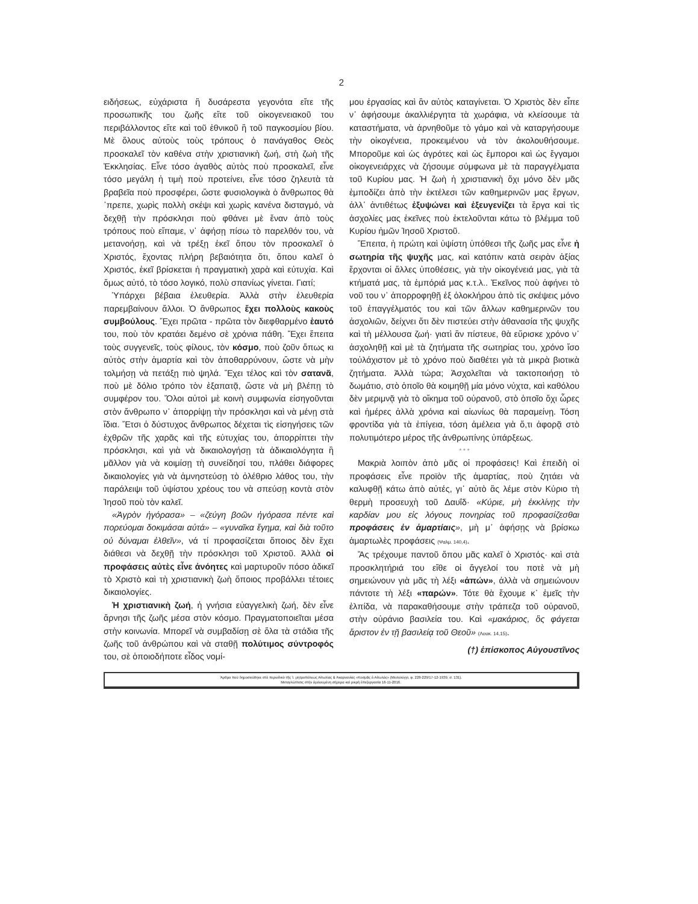2
ειδήσεως, εὐχάριστα ἢ δυσάρεστα γεγονότα εἴτε τῆς προσωπικῆς του ζωῆς εἴτε τοῦ οἰκογενειακοῦ του περιβάλλοντος εἴτε καὶ τοῦ ἐθνικοῦ ἢ τοῦ παγκοσμίου βίου. Μὲ ὅλους αὐτοὺς τοὺς τρόπους ὁ πανάγαθος Θεὸς προσκαλεῖ τὸν καθένα στὴν χριστιανικὴ ζωή, στὴ ζωὴ τῆς Ἐκκλησίας. Εἶνε τόσο ἀγαθὸς αὐτὸς ποὺ προσκαλεῖ, εἶνε τόσο μεγάλη ἡ τιμὴ ποὺ προτείνει, εἶνε τόσο ζηλευτὰ τὰ βραβεῖα ποὺ προσφέρει, ὥστε φυσιολογικὰ ὁ ἄνθρωπος θὰ ᾽πρεπε, χωρὶς πολλὴ σκέψι καὶ χωρὶς κανένα δισταγμό, νὰ δεχθῇ τὴν πρόσκλησι ποὺ φθάνει μὲ ἕναν ἀπὸ τοὺς τρόπους ποὺ εἴπαμε, ν᾽ ἀφήσῃ πίσω τὸ παρελθόν του, νὰ μετανοήσῃ, καὶ νὰ τρέξῃ ἐκεῖ ὅπου τὸν προσκαλεῖ ὁ Χριστός, ἔχοντας πλήρη βεβαιότητα ὅτι, ὅπου καλεῖ ὁ Χριστός, ἐκεῖ βρίσκεται ἡ πραγματικὴ χαρὰ καὶ εὐτυχία. Καὶ ὅμως αὐτό, τὸ τόσο λογικό, πολὺ σπανίως γίνεται. Γιατί;
Ὑπάρχει βέβαια ἐλευθερία. Ἀλλὰ στὴν ἐλευθερία παρεμβαίνουν ἄλλοι. Ὁ ἄνθρωπος ἔχει πολλοὺς κακοὺς συμβούλους. Ἔχει πρῶτα - πρῶτα τὸν διεφθαρμένο ἑαυτό του, ποὺ τὸν κρατάει δεμένο σὲ χρόνια πάθη. Ἔχει ἔπειτα τοὺς συγγενεῖς, τοὺς φίλους, τὸν κόσμο, ποὺ ζοῦν ὅπως κι αὐτὸς στὴν ἁμαρτία καὶ τὸν ἀποθαρρύνουν, ὥστε νὰ μὴν τολμήσῃ νὰ πετάξῃ πιὸ ψηλά. Ἔχει τέλος καὶ τὸν σατανᾶ, ποὺ μὲ δόλιο τρόπο τὸν ἐξαπατᾷ, ὥστε νὰ μὴ βλέπῃ τὸ συμφέρον του. Ὅλοι αὐτοὶ μὲ κοινὴ συμφωνία εἰσηγοῦνται στὸν ἄνθρωπο ν᾽ ἀπορρίψῃ τὴν πρόσκλησι καὶ νὰ μένῃ στὰ ἴδια. Ἔτσι ὁ δύστυχος ἄνθρωπος δέχεται τὶς εἰσηγήσεις τῶν ἐχθρῶν τῆς χαρᾶς καὶ τῆς εὐτυχίας του, ἀπορρίπτει τὴν πρόσκλησι, καὶ γιὰ νὰ δικαιολογήσῃ τὰ ἀδικαιολόγητα ἢ μᾶλλον γιὰ νὰ κοιμίσῃ τὴ συνείδησί του, πλάθει διάφορες δικαιολογίες γιὰ νὰ ἀμνηστεύσῃ τὸ ὀλέθριο λάθος του, τὴν παράλειψι τοῦ ὑψίστου χρέους του νὰ σπεύσῃ κοντὰ στὸν Ἰησοῦ ποὺ τὸν καλεῖ.
«Ἀγρὸν ἠγόρασα» – «ζεύγη βοῶν ἠγόρασα πέντε καὶ πορεύομαι δοκιμάσαι αὐτά» – «γυναῖκα ἔγημα, καὶ διὰ τοῦτο οὐ δύναμαι ἐλθεῖν», νά τί προφασίζεται ὅποιος δὲν ἔχει διάθεσι νὰ δεχθῇ τὴν πρόσκλησι τοῦ Χριστοῦ. Ἀλλὰ οἱ προφάσεις αὐτὲς εἶνε ἀνόητες καὶ μαρτυροῦν πόσο ἀδικεῖ τὸ Χριστὸ καὶ τὴ χριστιανικὴ ζωὴ ὅποιος προβάλλει τέτοιες δικαιολογίες.
Ἡ χριστιανικὴ ζωή, ἡ γνήσια εὐαγγελικὴ ζωή, δὲν εἶνε ἄρνησι τῆς ζωῆς μέσα στὸν κόσμο. Πραγματοποιεῖται μέσα στὴν κοινωνία. Μπορεῖ νὰ συμβαδίσῃ σὲ ὅλα τὰ στάδια τῆς ζωῆς τοῦ ἀνθρώπου καὶ νὰ σταθῇ πολύτιμος σύντροφός του, σὲ ὁποιοδήποτε εἶδος νομί-
μου ἐργασίας καὶ ἂν αὐτὸς καταγίνεται. Ὁ Χριστὸς δὲν εἶπε ν᾽ ἀφήσουμε ἀκαλλιέργητα τὰ χωράφια, νὰ κλείσουμε τὰ καταστήματα, νὰ ἀρνηθοῦμε τὸ γάμο καὶ νὰ καταργήσουμε τὴν οἰκογένεια, προκειμένου νὰ τὸν ἀκολουθήσουμε. Μποροῦμε καὶ ὡς ἀγρότες καὶ ὡς ἔμποροι καὶ ὡς ἔγγαμοι οἰκογενειάρχες νὰ ζήσουμε σύμφωνα μὲ τὰ παραγγέλματα τοῦ Κυρίου μας. Ἡ ζωὴ ἡ χριστιανικὴ ὄχι μόνο δὲν μᾶς ἐμποδίζει ἀπὸ τὴν ἐκτέλεσι τῶν καθημερινῶν μας ἔργων, ἀλλ᾽ ἀντιθέτως ἐξυψώνει καὶ ἐξευγενίζει τὰ ἔργα καὶ τὶς ἀσχολίες μας ἐκεῖνες ποὺ ἐκτελοῦνται κάτω τὸ βλέμμα τοῦ Κυρίου ἡμῶν Ἰησοῦ Χριστοῦ.
Ἔπειτα, ἡ πρώτη καὶ ὑψίστη ὑπόθεσι τῆς ζωῆς μας εἶνε ἡ σωτηρία τῆς ψυχῆς μας, καὶ κατόπιν κατὰ σειρὰν ἀξίας ἔρχονται οἱ ἄλλες ὑποθέσεις, γιὰ τὴν οἰκογένειά μας, γιὰ τὰ κτήματά μας, τὰ ἐμπόριά μας κ.τ.λ.. Ἐκεῖνος ποὺ ἀφήνει τὸ νοῦ του ν᾽ ἀπορροφηθῇ ἐξ ὁλοκλήρου ἀπὸ τὶς σκέψεις μόνο τοῦ ἐπαγγέλματός του καὶ τῶν ἄλλων καθημερινῶν του ἀσχολιῶν, δείχνει ὅτι δὲν πιστεύει στὴν ἀθανασία τῆς ψυχῆς καὶ τὴ μέλλουσα ζωή· γιατὶ ἂν πίστευε, θὰ εὕρισκε χρόνο ν᾽ ἀσχοληθῇ καὶ μὲ τὰ ζητήματα τῆς σωτηρίας του, χρόνο ἴσο τοὐλάχιστον μὲ τὸ χρόνο ποὺ διαθέτει γιὰ τὰ μικρὰ βιοτικὰ ζητήματα. Ἀλλὰ τώρα; Ἀσχολεῖται νὰ τακτοποιήσῃ τὸ δωμάτιο, στὸ ὁποῖο θὰ κοιμηθῇ μία μόνο νύχτα, καὶ καθόλου δὲν μεριμνᾷ γιὰ τὸ οἴκημα τοῦ οὐρανοῦ, στὸ ὁποῖο ὄχι ὧρες καὶ ἡμέρες ἀλλὰ χρόνια καὶ αἰωνίως θὰ παραμείνῃ. Τόση φροντίδα γιὰ τὰ ἐπίγεια, τόση ἀμέλεια γιὰ ὅ,τι ἀφορᾷ στὸ πολυτιμότερο μέρος τῆς ἀνθρωπίνης ὑπάρξεως.
* * *
Μακριὰ λοιπὸν ἀπὸ μᾶς οἱ προφάσεις! Καὶ ἐπειδὴ οἱ προφάσεις εἶνε προϊὸν τῆς ἁμαρτίας, ποὺ ζητάει νὰ καλυφθῇ κάτω ἀπὸ αὐτές, γι᾽ αὐτὸ ἂς λέμε στὸν Κύριο τὴ θερμὴ προσευχὴ τοῦ Δαυΐδ· «Κύριε, μὴ ἐκκλίνῃς τὴν καρδίαν μου εἰς λόγους πονηρίας τοῦ προφασίζεσθαι προφάσεις ἐν ἁμαρτίαις», μὴ μ᾽ ἀφήσῃς νὰ βρίσκω ἁμαρτωλὲς προφάσεις (Ψαλμ. 140,4).
Ἂς τρέχουμε παντοῦ ὅπου μᾶς καλεῖ ὁ Χριστός· καὶ στὰ προσκλητήριά του εἴθε οἱ ἄγγελοί του ποτὲ νὰ μὴ σημειώνουν γιὰ μᾶς τὴ λέξι «ἀπών», ἀλλὰ νὰ σημειώνουν πάντοτε τὴ λέξι «παρών». Τότε θὰ ἔχουμε κ᾽ ἐμεῖς τὴν ἐλπίδα, νὰ παρακαθήσουμε στὴν τράπεζα τοῦ οὐρανοῦ, στὴν οὐράνιο βασιλεία του. Καὶ «μακάριος, ὃς φάγεται ἄριστον ἐν τῇ βασιλείᾳ τοῦ Θεοῦ» (Λουκ. 14,15).
(†) ἐπίσκοπος Αὐγουστῖνος
Ἄρθρο ποὺ δημοσιεύθηκε στὸ περιοδικὸ τῆς Ἱ. μητροπόλεως Αἰτωλίας & Ἀκαρνανίας «Κοσμᾶς ὁ Αἰτωλός» (Μεσολόγγι, φ. 228-229/17-12-1939, σ. 131).
Μεταγλώττισις στὴν ὁμιλουμένη σήμερα καὶ μικρὴ ἐπεξεργασία 16-11-2016.